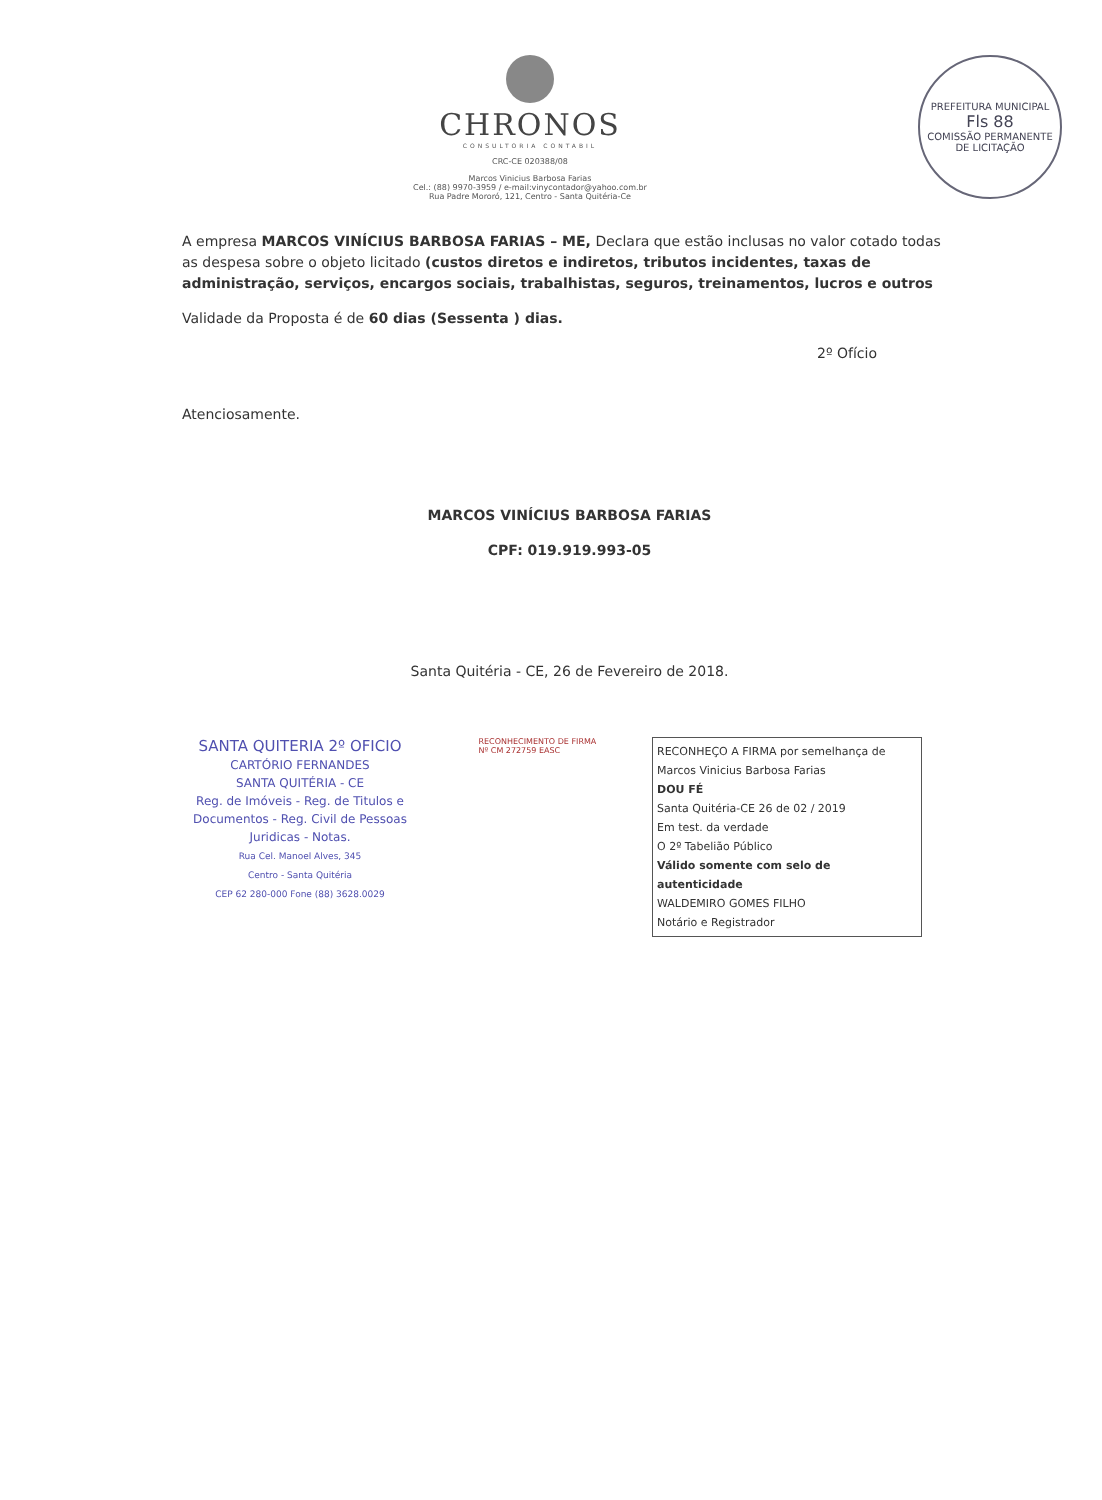CHRONOS
CONSULTORIA CONTABIL
CRC-CE 020388/08
Marcos Vinicius Barbosa Farias
Cel.: (88) 9970-3959 / e-mail:vinycontador@yahoo.com.br
Rua Padre Mororó, 121, Centro - Santa Quitéria-Ce
PREFEITURA MUNICIPAL
Fls 88
COMISSÃO PERMANENTE DE LICITAÇÃO
A empresa MARCOS VINÍCIUS BARBOSA FARIAS – ME, Declara que estão inclusas no valor cotado todas as despesa sobre o objeto licitado (custos diretos e indiretos, tributos incidentes, taxas de administração, serviços, encargos sociais, trabalhistas, seguros, treinamentos, lucros e outros
Validade da Proposta é de 60 dias (Sessenta ) dias.
2º Ofício
Atenciosamente.
MARCOS VINÍCIUS BARBOSA FARIAS
CPF: 019.919.993-05
Santa Quitéria - CE, 26 de Fevereiro de 2018.
SANTA QUITERIA 2º OFICIO
CARTÓRIO FERNANDES
SANTA QUITÉRIA - CE
Reg. de Imóveis - Reg. de Titulos e Documentos - Reg. Civil de Pessoas Juridicas - Notas.
Rua Cel. Manoel Alves, 345
Centro - Santa Quitéria
CEP 62 280-000 Fone (88) 3628.0029
RECONHECIMENTO DE FIRMA Nº CM 272759 EASC
RECONHEÇO A FIRMA por semelhança de Marcos Vinicius Barbosa Farias
DOU FÉ
Santa Quitéria-CE 26 de 02 / 2019
Em test. da verdade
O 2º Tabelião Público
Válido somente com selo de autenticidade
WALDEMIRO GOMES FILHO
Notário e Registrador